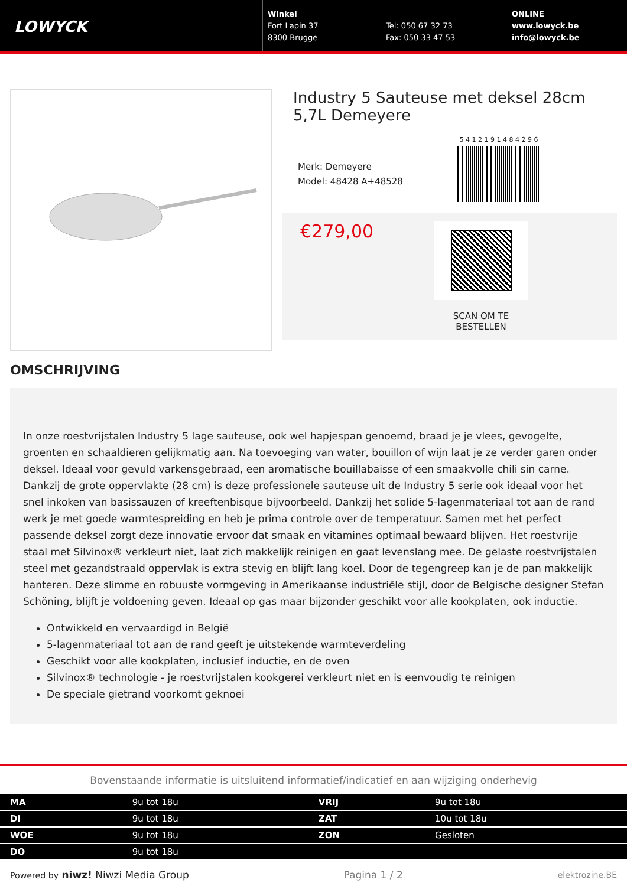LOWYCK
Winkel
Fort Lapin 37
8300 Brugge
Tel: 050 67 32 73
Fax: 050 33 47 53
ONLINE
www.lowyck.be
info@lowyck.be
Industry 5 Sauteuse met deksel 28cm 5,7L Demeyere
Merk: Demeyere
Model: 48428 A+48528
5 4 1 2 1 9 1 4 8 4 2 9 6
€279,00
SCAN OM TE BESTELLEN
OMSCHRIJVING
In onze roestvrijstalen Industry 5 lage sauteuse, ook wel hapjespan genoemd, braad je je vlees, gevogelte, groenten en schaaldieren gelijkmatig aan. Na toevoeging van water, bouillon of wijn laat je ze verder garen onder deksel. Ideaal voor gevuld varkensgebraad, een aromatische bouillabaisse of een smaakvolle chili sin carne. Dankzij de grote oppervlakte (28 cm) is deze professionele sauteuse uit de Industry 5 serie ook ideaal voor het snel inkoken van basissauzen of kreeftenbisque bijvoorbeeld. Dankzij het solide 5-lagenmateriaal tot aan de rand werk je met goede warmtespreiding en heb je prima controle over de temperatuur. Samen met het perfect passende deksel zorgt deze innovatie ervoor dat smaak en vitamines optimaal bewaard blijven. Het roestvrije staal met Silvinox® verkleurt niet, laat zich makkelijk reinigen en gaat levenslang mee. De gelaste roestvrijstalen steel met gezandstraald oppervlak is extra stevig en blijft lang koel. Door de tegengreep kan je de pan makkelijk hanteren. Deze slimme en robuuste vormgeving in Amerikaanse industriële stijl, door de Belgische designer Stefan Schöning, blijft je voldoening geven. Ideaal op gas maar bijzonder geschikt voor alle kookplaten, ook inductie.
Ontwikkeld en vervaardigd in België
5-lagenmateriaal tot aan de rand geeft je uitstekende warmteverdeling
Geschikt voor alle kookplaten, inclusief inductie, en de oven
Silvinox® technologie - je roestvrijstalen kookgerei verkleurt niet en is eenvoudig te reinigen
De speciale gietrand voorkomt geknoei
Bovenstaande informatie is uitsluitend informatief/indicatief en aan wijziging onderhevig
| MA | 9u tot 18u | VRIJ | 9u tot 18u |
| DI | 9u tot 18u | ZAT | 10u tot 18u |
| WOE | 9u tot 18u | ZON | Gesloten |
| DO | 9u tot 18u | | |
Powered by niwz! Niwzi Media Group Pagina 1 / 2 elektrozine.BE